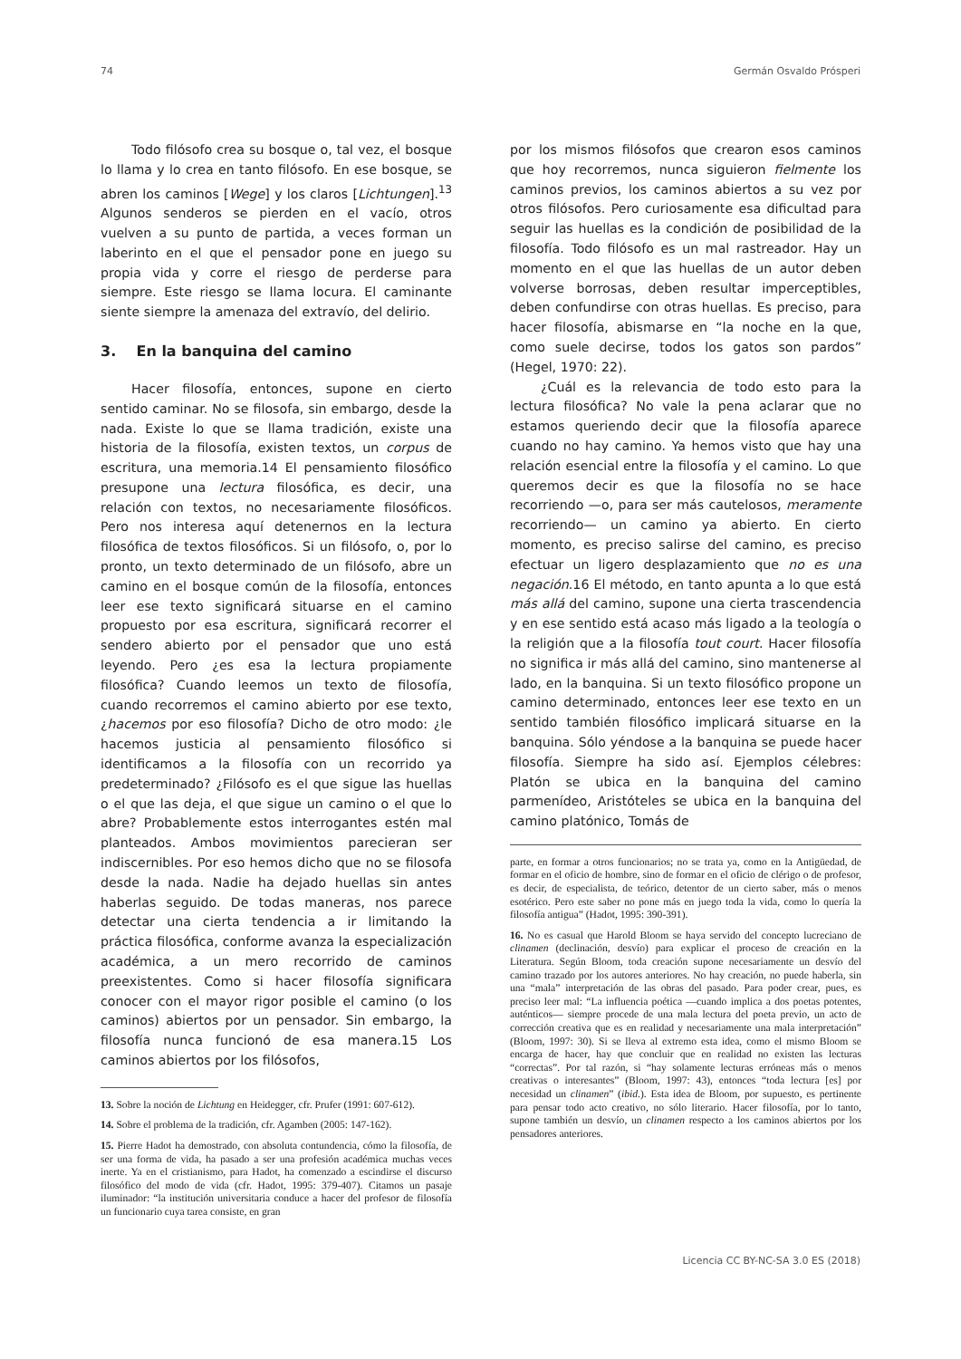74 Germán Osvaldo Prósperi
Todo filósofo crea su bosque o, tal vez, el bosque lo llama y lo crea en tanto filósofo. En ese bosque, se abren los caminos [Wege] y los claros [Lichtungen].<sup>13</sup> Algunos senderos se pierden en el vacío, otros vuelven a su punto de partida, a veces forman un laberinto en el que el pensador pone en juego su propia vida y corre el riesgo de perderse para siempre. Este riesgo se llama locura. El caminante siente siempre la amenaza del extravío, del delirio.
3. En la banquina del camino
Hacer filosofía, entonces, supone en cierto sentido caminar. No se filosofa, sin embargo, desde la nada. Existe lo que se llama tradición, existe una historia de la filosofía, existen textos, un corpus de escritura, una memoria.14 El pensamiento filosófico presupone una lectura filosófica, es decir, una relación con textos, no necesariamente filosóficos. Pero nos interesa aquí detenernos en la lectura filosófica de textos filosóficos. Si un filósofo, o, por lo pronto, un texto determinado de un filósofo, abre un camino en el bosque común de la filosofía, entonces leer ese texto significará situarse en el camino propuesto por esa escritura, significará recorrer el sendero abierto por el pensador que uno está leyendo. Pero ¿es esa la lectura propiamente filosófica? Cuando leemos un texto de filosofía, cuando recorremos el camino abierto por ese texto, ¿hacemos por eso filosofía? Dicho de otro modo: ¿le hacemos justicia al pensamiento filosófico si identificamos a la filosofía con un recorrido ya predeterminado? ¿Filósofo es el que sigue las huellas o el que las deja, el que sigue un camino o el que lo abre? Probablemente estos interrogantes estén mal planteados. Ambos movimientos parecieran ser indiscernibles. Por eso hemos dicho que no se filosofa desde la nada. Nadie ha dejado huellas sin antes haberlas seguido. De todas maneras, nos parece detectar una cierta tendencia a ir limitando la práctica filosófica, conforme avanza la especialización académica, a un mero recorrido de caminos preexistentes. Como si hacer filosofía significara conocer con el mayor rigor posible el camino (o los caminos) abiertos por un pensador. Sin embargo, la filosofía nunca funcionó de esa manera.15 Los caminos abiertos por los filósofos,
13. Sobre la noción de Lichtung en Heidegger, cfr. Prufer (1991: 607-612).
14. Sobre el problema de la tradición, cfr. Agamben (2005: 147-162).
15. Pierre Hadot ha demostrado, con absoluta contundencia, cómo la filosofía, de ser una forma de vida, ha pasado a ser una profesión académica muchas veces inerte. Ya en el cristianismo, para Hadot, ha comenzado a escindirse el discurso filosófico del modo de vida (cfr. Hadot, 1995: 379-407). Citamos un pasaje iluminador: “la institución universitaria conduce a hacer del profesor de filosofía un funcionario cuya tarea consiste, en gran
por los mismos filósofos que crearon esos caminos que hoy recorremos, nunca siguieron fielmente los caminos previos, los caminos abiertos a su vez por otros filósofos. Pero curiosamente esa dificultad para seguir las huellas es la condición de posibilidad de la filosofía. Todo filósofo es un mal rastreador. Hay un momento en el que las huellas de un autor deben volverse borrosas, deben resultar imperceptibles, deben confundirse con otras huellas. Es preciso, para hacer filosofía, abismarse en “la noche en la que, como suele decirse, todos los gatos son pardos” (Hegel, 1970: 22).
¿Cuál es la relevancia de todo esto para la lectura filosófica? No vale la pena aclarar que no estamos queriendo decir que la filosofía aparece cuando no hay camino. Ya hemos visto que hay una relación esencial entre la filosofía y el camino. Lo que queremos decir es que la filosofía no se hace recorriendo —o, para ser más cautelosos, meramente recorriendo— un camino ya abierto. En cierto momento, es preciso salirse del camino, es preciso efectuar un ligero desplazamiento que no es una negación.16 El método, en tanto apunta a lo que está más allá del camino, supone una cierta trascendencia y en ese sentido está acaso más ligado a la teología o la religión que a la filosofía tout court. Hacer filosofía no significa ir más allá del camino, sino mantenerse al lado, en la banquina. Si un texto filosófico propone un camino determinado, entonces leer ese texto en un sentido también filosófico implicará situarse en la banquina. Sólo yéndose a la banquina se puede hacer filosofía. Siempre ha sido así. Ejemplos célebres: Platón se ubica en la banquina del camino parmenídeo, Aristóteles se ubica en la banquina del camino platónico, Tomás de
parte, en formar a otros funcionarios; no se trata ya, como en la Antigüedad, de formar en el oficio de hombre, sino de formar en el oficio de clérigo o de profesor, es decir, de especialista, de teórico, detentor de un cierto saber, más o menos esotérico. Pero este saber no pone más en juego toda la vida, como lo quería la filosofía antigua” (Hadot, 1995: 390-391).
16. No es casual que Harold Bloom se haya servido del concepto lucreciano de clinamen (declinación, desvío) para explicar el proceso de creación en la Literatura. Según Bloom, toda creación supone necesariamente un desvío del camino trazado por los autores anteriores. No hay creación, no puede haberla, sin una “mala” interpretación de las obras del pasado. Para poder crear, pues, es preciso leer mal: “La influencia poética —cuando implica a dos poetas potentes, auténticos— siempre procede de una mala lectura del poeta previo, un acto de corrección creativa que es en realidad y necesariamente una mala interpretación” (Bloom, 1997: 30). Si se lleva al extremo esta idea, como el mismo Bloom se encarga de hacer, hay que concluir que en realidad no existen las lecturas “correctas”. Por tal razón, si “hay solamente lecturas erróneas más o menos creativas o interesantes” (Bloom, 1997: 43), entonces “toda lectura [es] por necesidad un clinamen” (ibid.). Esta idea de Bloom, por supuesto, es pertinente para pensar todo acto creativo, no sólo literario. Hacer filosofía, por lo tanto, supone también un desvío, un clinamen respecto a los caminos abiertos por los pensadores anteriores.
Licencia CC BY-NC-SA 3.0 ES (2018)